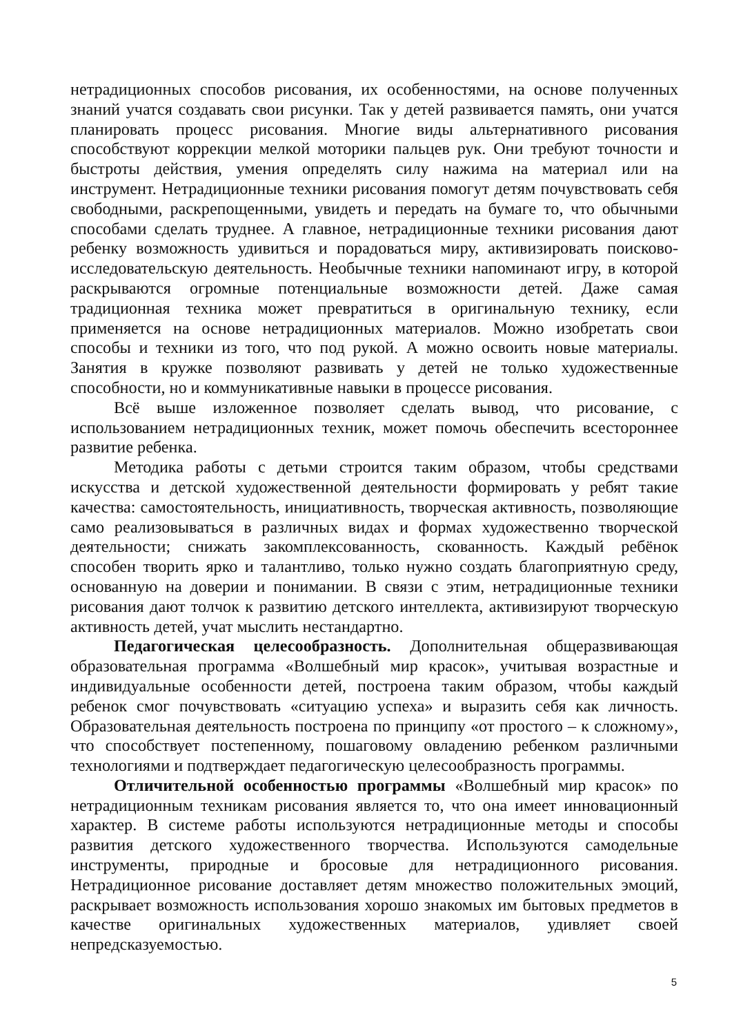нетрадиционных способов рисования, их особенностями, на основе полученных знаний учатся создавать свои рисунки. Так у детей развивается память, они учатся планировать процесс рисования. Многие виды альтернативного рисования способствуют коррекции мелкой моторики пальцев рук. Они требуют точности и быстроты действия, умения определять силу нажима на материал или на инструмент. Нетрадиционные техники рисования помогут детям почувствовать себя свободными, раскрепощенными, увидеть и передать на бумаге то, что обычными способами сделать труднее. А главное, нетрадиционные техники рисования дают ребенку возможность удивиться и порадоваться миру, активизировать поисково-исследовательскую деятельность. Необычные техники напоминают игру, в которой раскрываются огромные потенциальные возможности детей. Даже самая традиционная техника может превратиться в оригинальную технику, если применяется на основе нетрадиционных материалов. Можно изобретать свои способы и техники из того, что под рукой. А можно освоить новые материалы. Занятия в кружке позволяют развивать у детей не только художественные способности, но и коммуникативные навыки в процессе рисования.
Всё выше изложенное позволяет сделать вывод, что рисование, с использованием нетрадиционных техник, может помочь обеспечить всестороннее развитие ребенка.
Методика работы с детьми строится таким образом, чтобы средствами искусства и детской художественной деятельности формировать у ребят такие качества: самостоятельность, инициативность, творческая активность, позволяющие само реализовываться в различных видах и формах художественно творческой деятельности; снижать закомплексованность, скованность. Каждый ребёнок способен творить ярко и талантливо, только нужно создать благоприятную среду, основанную на доверии и понимании. В связи с этим, нетрадиционные техники рисования дают толчок к развитию детского интеллекта, активизируют творческую активность детей, учат мыслить нестандартно.
Педагогическая целесообразность. Дополнительная общеразвивающая образовательная программа «Волшебный мир красок», учитывая возрастные и индивидуальные особенности детей, построена таким образом, чтобы каждый ребенок смог почувствовать «ситуацию успеха» и выразить себя как личность. Образовательная деятельность построена по принципу «от простого – к сложному», что способствует постепенному, пошаговому овладению ребенком различными технологиями и подтверждает педагогическую целесообразность программы.
Отличительной особенностью программы «Волшебный мир красок» по нетрадиционным техникам рисования является то, что она имеет инновационный характер. В системе работы используются нетрадиционные методы и способы развития детского художественного творчества. Используются самодельные инструменты, природные и бросовые для нетрадиционного рисования. Нетрадиционное рисование доставляет детям множество положительных эмоций, раскрывает возможность использования хорошо знакомых им бытовых предметов в качестве оригинальных художественных материалов, удивляет своей непредсказуемостью.
5